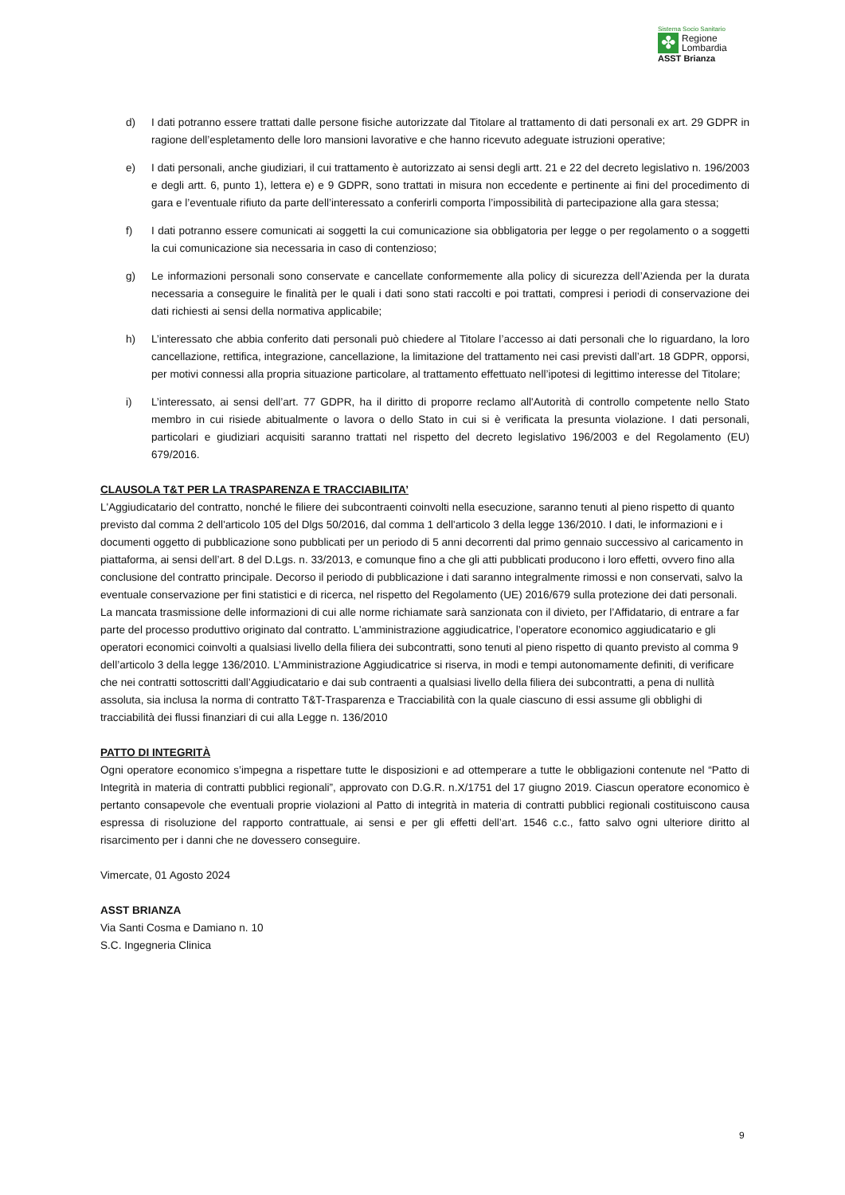Sistema Socio Sanitario
✤
Regione
Lombardia
ASST Brianza
d) I dati potranno essere trattati dalle persone fisiche autorizzate dal Titolare al trattamento di dati personali ex art. 29 GDPR in ragione dell’espletamento delle loro mansioni lavorative e che hanno ricevuto adeguate istruzioni operative;
e) I dati personali, anche giudiziari, il cui trattamento è autorizzato ai sensi degli artt. 21 e 22 del decreto legislativo n. 196/2003 e degli artt. 6, punto 1), lettera e) e 9 GDPR, sono trattati in misura non eccedente e pertinente ai fini del procedimento di gara e l’eventuale rifiuto da parte dell’interessato a conferirli comporta l’impossibilità di partecipazione alla gara stessa;
f) I dati potranno essere comunicati ai soggetti la cui comunicazione sia obbligatoria per legge o per regolamento o a soggetti la cui comunicazione sia necessaria in caso di contenzioso;
g) Le informazioni personali sono conservate e cancellate conformemente alla policy di sicurezza dell’Azienda per la durata necessaria a conseguire le finalità per le quali i dati sono stati raccolti e poi trattati, compresi i periodi di conservazione dei dati richiesti ai sensi della normativa applicabile;
h) L’interessato che abbia conferito dati personali può chiedere al Titolare l’accesso ai dati personali che lo riguardano, la loro cancellazione, rettifica, integrazione, cancellazione, la limitazione del trattamento nei casi previsti dall’art. 18 GDPR, opporsi, per motivi connessi alla propria situazione particolare, al trattamento effettuato nell’ipotesi di legittimo interesse del Titolare;
i) L’interessato, ai sensi dell’art. 77 GDPR, ha il diritto di proporre reclamo all'Autorità di controllo competente nello Stato membro in cui risiede abitualmente o lavora o dello Stato in cui si è verificata la presunta violazione. I dati personali, particolari e giudiziari acquisiti saranno trattati nel rispetto del decreto legislativo 196/2003 e del Regolamento (EU) 679/2016.
CLAUSOLA T&T PER LA TRASPARENZA E TRACCIABILITA’
L'Aggiudicatario del contratto, nonché le filiere dei subcontraenti coinvolti nella esecuzione, saranno tenuti al pieno rispetto di quanto previsto dal comma 2 dell'articolo 105 del Dlgs 50/2016, dal comma 1 dell'articolo 3 della legge 136/2010. I dati, le informazioni e i documenti oggetto di pubblicazione sono pubblicati per un periodo di 5 anni decorrenti dal primo gennaio successivo al caricamento in piattaforma, ai sensi dell’art. 8 del D.Lgs. n. 33/2013, e comunque fino a che gli atti pubblicati producono i loro effetti, ovvero fino alla conclusione del contratto principale. Decorso il periodo di pubblicazione i dati saranno integralmente rimossi e non conservati, salvo la eventuale conservazione per fini statistici e di ricerca, nel rispetto del Regolamento (UE) 2016/679 sulla protezione dei dati personali. La mancata trasmissione delle informazioni di cui alle norme richiamate sarà sanzionata con il divieto, per l’Affidatario, di entrare a far parte del processo produttivo originato dal contratto. L'amministrazione aggiudicatrice, l’operatore economico aggiudicatario e gli operatori economici coinvolti a qualsiasi livello della filiera dei subcontratti, sono tenuti al pieno rispetto di quanto previsto al comma 9 dell’articolo 3 della legge 136/2010. L’Amministrazione Aggiudicatrice si riserva, in modi e tempi autonomamente definiti, di verificare che nei contratti sottoscritti dall’Aggiudicatario e dai sub contraenti a qualsiasi livello della filiera dei subcontratti, a pena di nullità assoluta, sia inclusa la norma di contratto T&T-Trasparenza e Tracciabilità con la quale ciascuno di essi assume gli obblighi di tracciabilità dei flussi finanziari di cui alla Legge n. 136/2010
PATTO DI INTEGRITÀ
Ogni operatore economico s’impegna a rispettare tutte le disposizioni e ad ottemperare a tutte le obbligazioni contenute nel “Patto di Integrità in materia di contratti pubblici regionali”, approvato con D.G.R. n.X/1751 del 17 giugno 2019. Ciascun operatore economico è pertanto consapevole che eventuali proprie violazioni al Patto di integrità in materia di contratti pubblici regionali costituiscono causa espressa di risoluzione del rapporto contrattuale, ai sensi e per gli effetti dell’art. 1546 c.c., fatto salvo ogni ulteriore diritto al risarcimento per i danni che ne dovessero conseguire.
Vimercate, 01 Agosto 2024
ASST BRIANZA
Via Santi Cosma e Damiano n. 10
S.C. Ingegneria Clinica
9